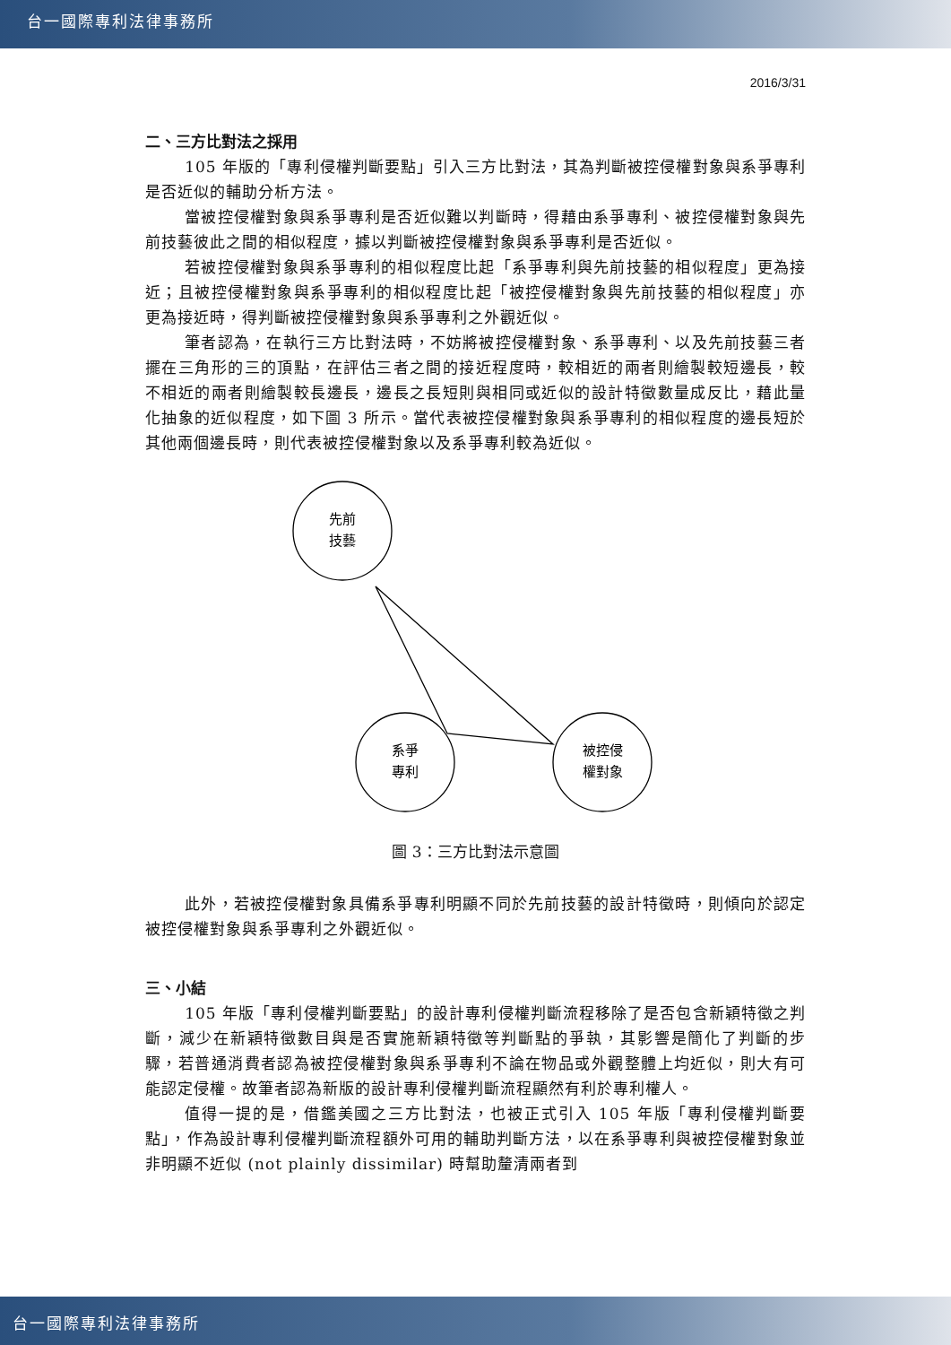台一國際專利法律事務所
2016/3/31
二、三方比對法之採用
105 年版的「專利侵權判斷要點」引入三方比對法，其為判斷被控侵權對象與系爭專利是否近似的輔助分析方法。
當被控侵權對象與系爭專利是否近似難以判斷時，得藉由系爭專利、被控侵權對象與先前技藝彼此之間的相似程度，據以判斷被控侵權對象與系爭專利是否近似。
若被控侵權對象與系爭專利的相似程度比起「系爭專利與先前技藝的相似程度」更為接近；且被控侵權對象與系爭專利的相似程度比起「被控侵權對象與先前技藝的相似程度」亦更為接近時，得判斷被控侵權對象與系爭專利之外觀近似。
筆者認為，在執行三方比對法時，不妨將被控侵權對象、系爭專利、以及先前技藝三者擺在三角形的三的頂點，在評估三者之間的接近程度時，較相近的兩者則繪製較短邊長，較不相近的兩者則繪製較長邊長，邊長之長短則與相同或近似的設計特徵數量成反比，藉此量化抽象的近似程度，如下圖 3 所示。當代表被控侵權對象與系爭專利的相似程度的邊長短於其他兩個邊長時，則代表被控侵權對象以及系爭專利較為近似。
先前
技藝
系爭
專利
被控侵
權對象
圖 3：三方比對法示意圖
此外，若被控侵權對象具備系爭專利明顯不同於先前技藝的設計特徵時，則傾向於認定被控侵權對象與系爭專利之外觀近似。
三、小結
105 年版「專利侵權判斷要點」的設計專利侵權判斷流程移除了是否包含新穎特徵之判斷，減少在新穎特徵數目與是否實施新穎特徵等判斷點的爭執，其影響是簡化了判斷的步驟，若普通消費者認為被控侵權對象與系爭專利不論在物品或外觀整體上均近似，則大有可能認定侵權。故筆者認為新版的設計專利侵權判斷流程顯然有利於專利權人。
值得一提的是，借鑑美國之三方比對法，也被正式引入 105 年版「專利侵權判斷要點」，作為設計專利侵權判斷流程額外可用的輔助判斷方法，以在系爭專利與被控侵權對象並非明顯不近似 (not plainly dissimilar) 時幫助釐清兩者到
台一國際專利法律事務所